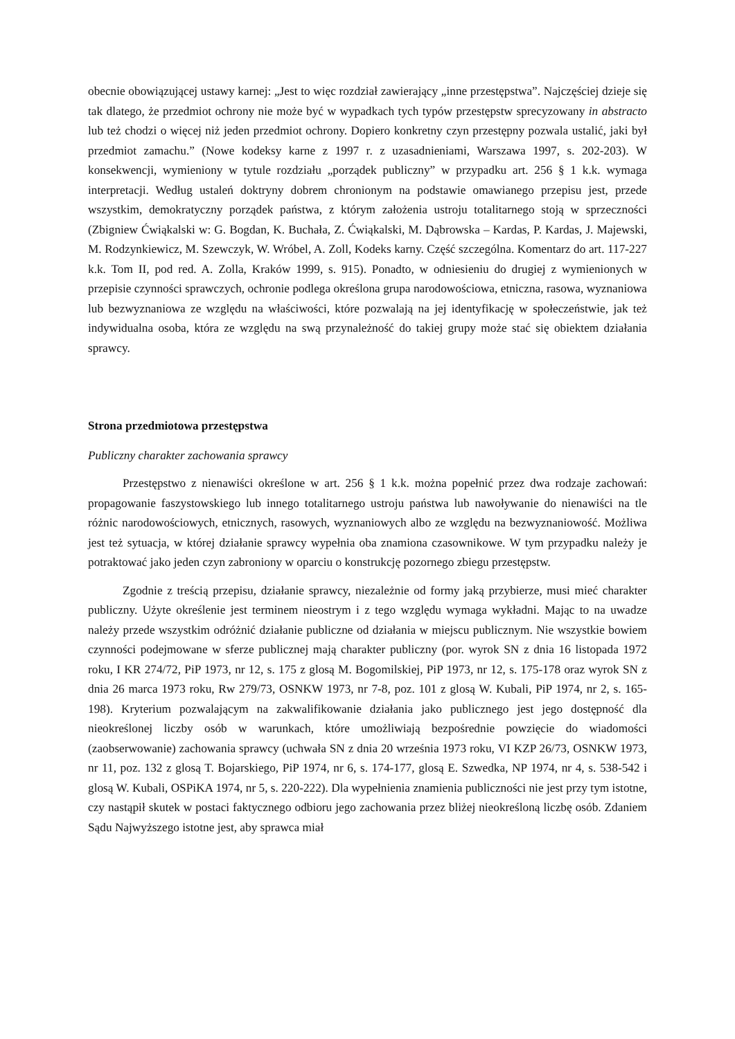obecnie obowiązującej ustawy karnej: „Jest to więc rozdział zawierający „inne przestępstwa”. Najczęściej dzieje się tak dlatego, że przedmiot ochrony nie może być w wypadkach tych typów przestępstw sprecyzowany in abstracto lub też chodzi o więcej niż jeden przedmiot ochrony. Dopiero konkretny czyn przestępny pozwala ustalić, jaki był przedmiot zamachu.” (Nowe kodeksy karne z 1997 r. z uzasadnieniami, Warszawa 1997, s. 202-203). W konsekwencji, wymieniony w tytule rozdziału „porządek publiczny” w przypadku art. 256 § 1 k.k. wymaga interpretacji. Według ustaleń doktryny dobrem chronionym na podstawie omawianego przepisu jest, przede wszystkim, demokratyczny porządek państwa, z którym założenia ustroju totalitarnego stoją w sprzeczności (Zbigniew Ćwiąkalski w: G. Bogdan, K. Buchała, Z. Ćwiąkalski, M. Dąbrowska – Kardas, P. Kardas, J. Majewski, M. Rodzynkiewicz, M. Szewczyk, W. Wróbel, A. Zoll, Kodeks karny. Część szczególna. Komentarz do art. 117-227 k.k. Tom II, pod red. A. Zolla, Kraków 1999, s. 915). Ponadto, w odniesieniu do drugiej z wymienionych w przepisie czynności sprawczych, ochronie podlega określona grupa narodowościowa, etniczna, rasowa, wyznaniowa lub bezwyznaniowa ze względu na właściwości, które pozwalają na jej identyfikację w społeczeństwie, jak też indywidualna osoba, która ze względu na swą przynależność do takiej grupy może stać się obiektem działania sprawcy.
Strona przedmiotowa przestępstwa
Publiczny charakter zachowania sprawcy
Przestępstwo z nienawiści określone w art. 256 § 1 k.k. można popełnić przez dwa rodzaje zachowań: propagowanie faszystowskiego lub innego totalitarnego ustroju państwa lub nawoływanie do nienawiści na tle różnic narodowościowych, etnicznych, rasowych, wyznaniowych albo ze względu na bezwyznaniowość. Możliwa jest też sytuacja, w której działanie sprawcy wypełnia oba znamiona czasownikowe. W tym przypadku należy je potraktować jako jeden czyn zabroniony w oparciu o konstrukcję pozornego zbiegu przestępstw.
Zgodnie z treścią przepisu, działanie sprawcy, niezależnie od formy jaką przybierze, musi mieć charakter publiczny. Użyte określenie jest terminem nieostrym i z tego względu wymaga wykładni. Mając to na uwadze należy przede wszystkim odróżnić działanie publiczne od działania w miejscu publicznym. Nie wszystkie bowiem czynności podejmowane w sferze publicznej mają charakter publiczny (por. wyrok SN z dnia 16 listopada 1972 roku, I KR 274/72, PiP 1973, nr 12, s. 175 z glosą M. Bogomilskiej, PiP 1973, nr 12, s. 175-178 oraz wyrok SN z dnia 26 marca 1973 roku, Rw 279/73, OSNKW 1973, nr 7-8, poz. 101 z glosą W. Kubali, PiP 1974, nr 2, s. 165-198). Kryterium pozwalającym na zakwalifikowanie działania jako publicznego jest jego dostępność dla nieokreślonej liczby osób w warunkach, które umożliwiają bezpośrednie powzięcie do wiadomości (zaobserwowanie) zachowania sprawcy (uchwała SN z dnia 20 września 1973 roku, VI KZP 26/73, OSNKW 1973, nr 11, poz. 132 z glosą T. Bojarskiego, PiP 1974, nr 6, s. 174-177, glosą E. Szwedka, NP 1974, nr 4, s. 538-542 i glosą W. Kubali, OSPiKA 1974, nr 5, s. 220-222). Dla wypełnienia znamienia publiczności nie jest przy tym istotne, czy nastąpił skutek w postaci faktycznego odbioru jego zachowania przez bliżej nieokreśloną liczbę osób. Zdaniem Sądu Najwyższego istotne jest, aby sprawca miał